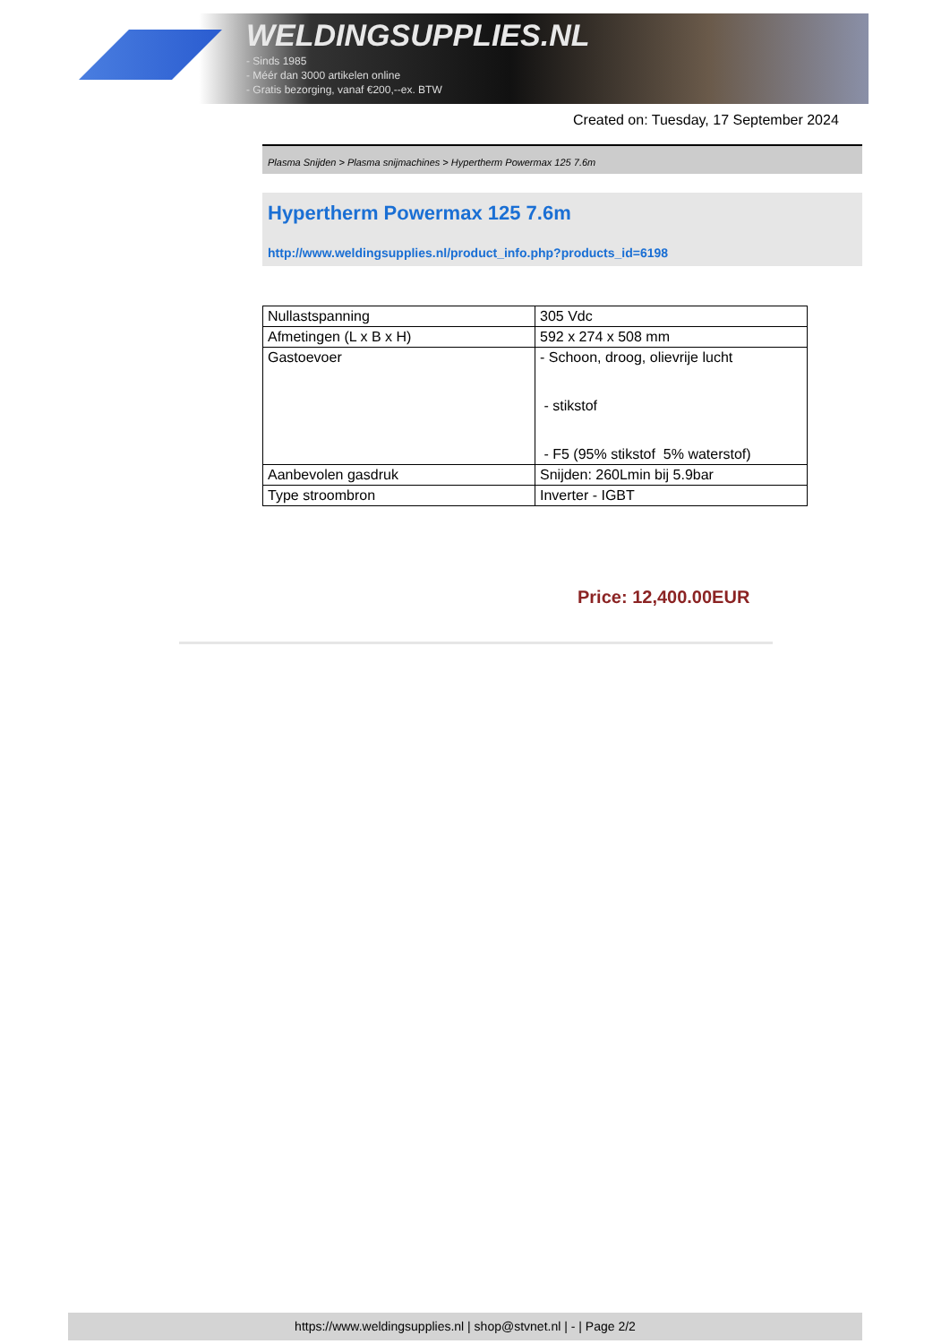WELDINGSUPPLIES.NL
- Sinds 1985
- Méér dan 3000 artikelen online
- Gratis bezorging, vanaf €200,--ex. BTW
Created on: Tuesday, 17 September 2024
Plasma Snijden > Plasma snijmachines > Hypertherm Powermax 125 7.6m
Hypertherm Powermax 125 7.6m
http://www.weldingsupplies.nl/product_info.php?products_id=6198
| Nullastspanning | 305 Vdc |
| Afmetingen (L x B x H) | 592 x 274 x 508 mm |
| Gastoevoer | - Schoon, droog, olievrije lucht - stikstof - F5 (95% stikstof 5% waterstof) |
| Aanbevolen gasdruk | Snijden: 260Lmin bij 5.9bar |
| Type stroombron | Inverter - IGBT |
Price: 12,400.00EUR
https://www.weldingsupplies.nl | shop@stvnet.nl | - | Page 2/2